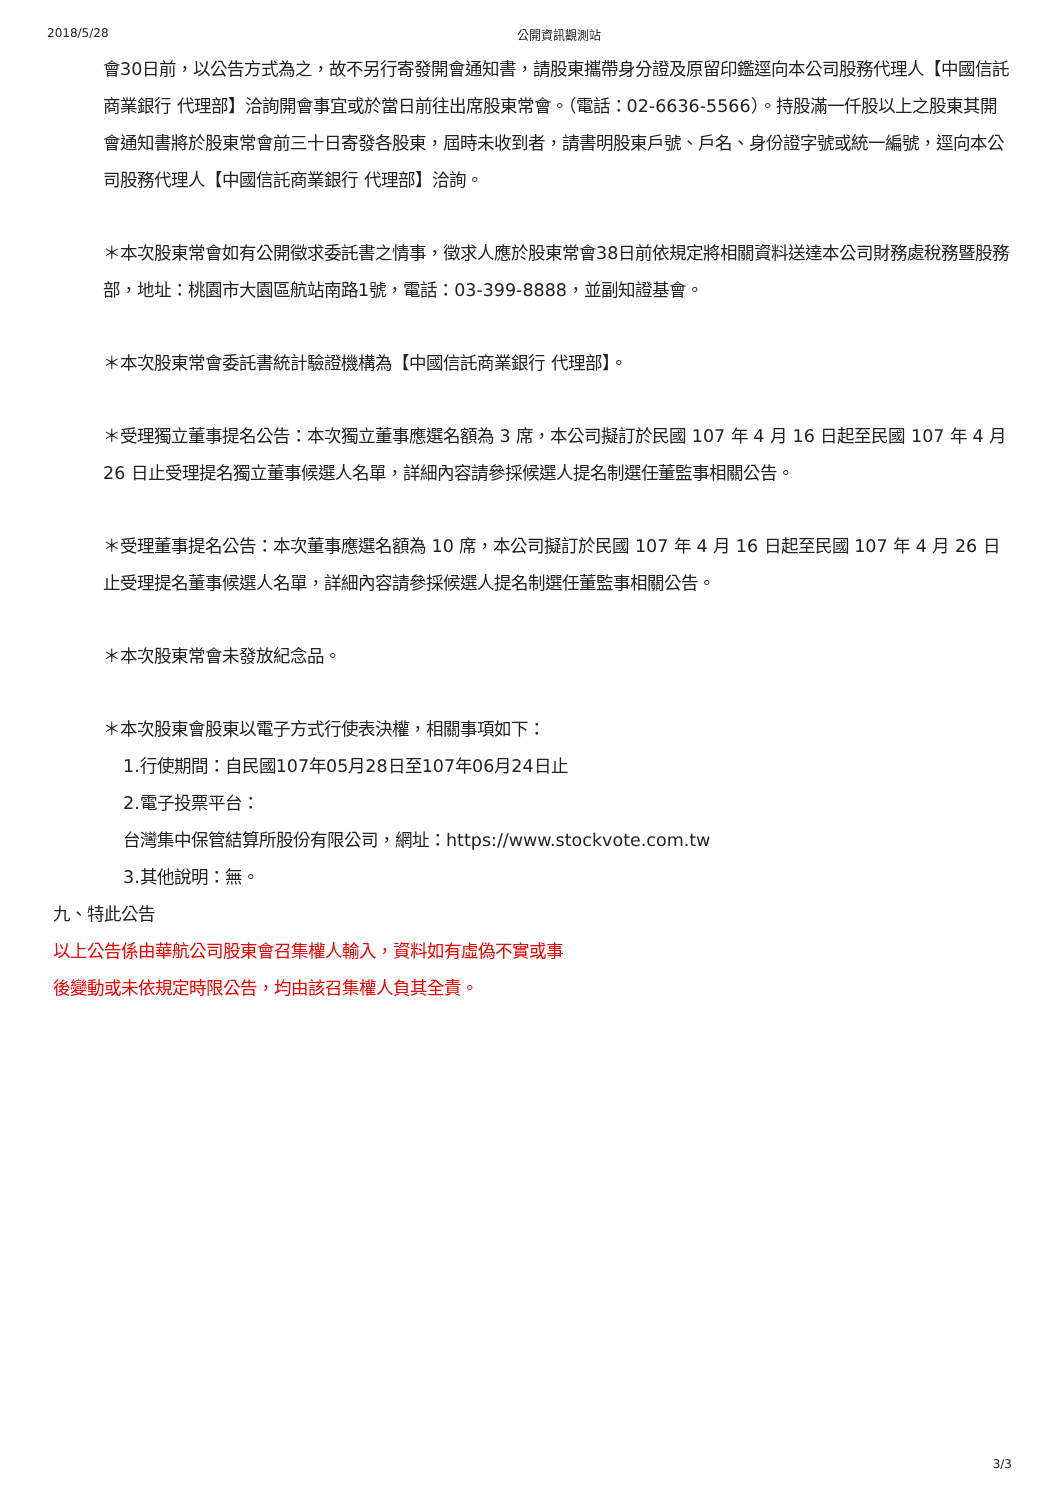2018/5/28 公開資訊觀測站
會30日前，以公告方式為之，故不另行寄發開會通知書，請股東攜帶身分證及原留印鑑逕向本公司股務代理人【中國信託商業銀行 代理部】洽詢開會事宜或於當日前往出席股東常會。（電話：02-6636-5566）。持股滿一仟股以上之股東其開會通知書將於股東常會前三十日寄發各股東，屆時未收到者，請書明股東戶號、戶名、身份證字號或統一編號，逕向本公司股務代理人【中國信託商業銀行 代理部】洽詢。
＊本次股東常會如有公開徵求委託書之情事，徵求人應於股東常會38日前依規定將相關資料送達本公司財務處稅務暨股務部，地址：桃園市大園區航站南路1號，電話：03-399-8888，並副知證基會。
＊本次股東常會委託書統計驗證機構為【中國信託商業銀行 代理部】。
＊受理獨立董事提名公告：本次獨立董事應選名額為 3 席，本公司擬訂於民國 107 年 4 月 16 日起至民國 107 年 4 月 26 日止受理提名獨立董事候選人名單，詳細內容請參採候選人提名制選任董監事相關公告。
＊受理董事提名公告：本次董事應選名額為 10 席，本公司擬訂於民國 107 年 4 月 16 日起至民國 107 年 4 月 26 日止受理提名董事候選人名單，詳細內容請參採候選人提名制選任董監事相關公告。
＊本次股東常會未發放紀念品。
＊本次股東會股東以電子方式行使表決權，相關事項如下：
1.行使期間：自民國107年05月28日至107年06月24日止
2.電子投票平台：
台灣集中保管結算所股份有限公司，網址：https://www.stockvote.com.tw
3.其他說明：無。
九、特此公告
以上公告係由華航公司股東會召集權人輸入，資料如有虛偽不實或事
後變動或未依規定時限公告，均由該召集權人負其全責。
3/3